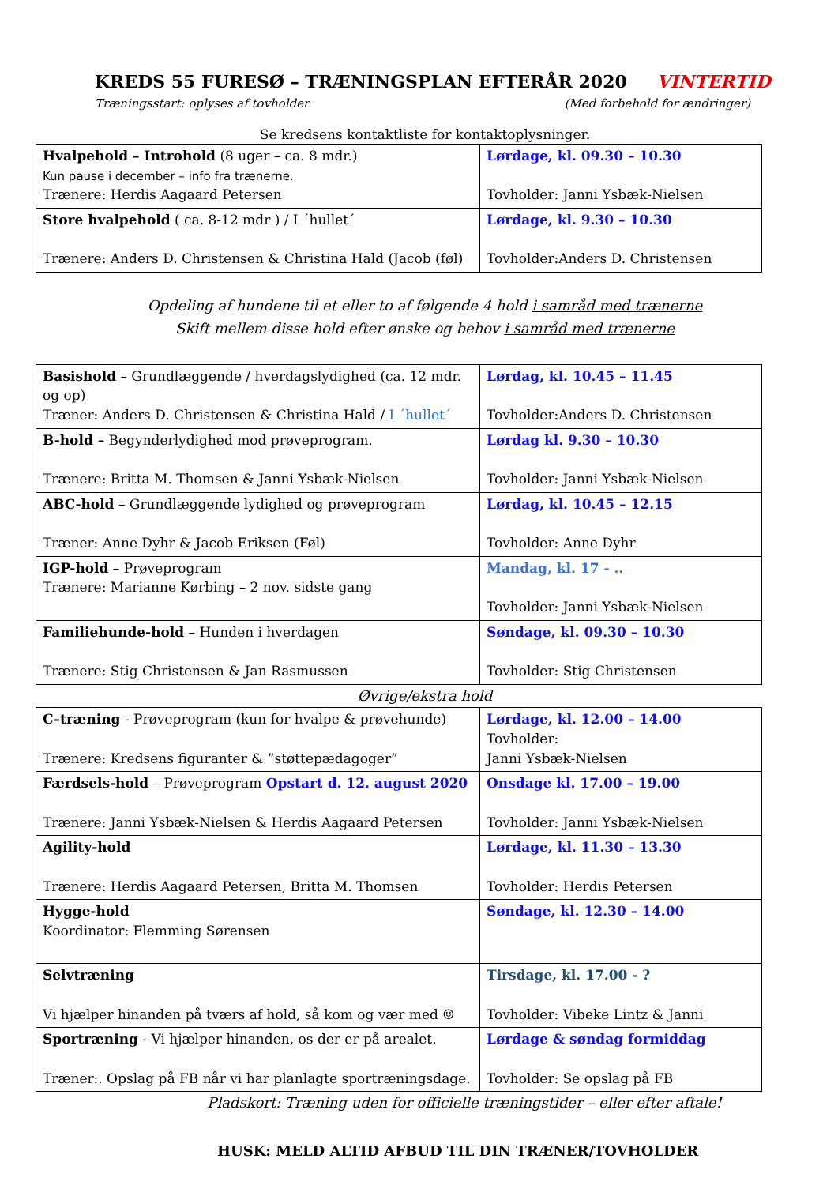KREDS 55 FURESØ – TRÆNINGSPLAN EFTERÅR 2020 VINTERTID
Træningsstart: oplyses af tovholder (Med forbehold for ændringer)
Se kredsens kontaktliste for kontaktoplysninger.
| Hvalpehold – Introhold (8 uger – ca. 8 mdr.) Kun pause i december – info fra trænerne. Trænere: Herdis Aagaard Petersen | Lørdage, kl. 09.30 – 10.30 Tovholder: Janni Ysbæk-Nielsen |
| Store hvalpehold ( ca. 8-12 mdr ) / I ´hullet´ Trænere: Anders D. Christensen & Christina Hald (Jacob (føl) | Lørdage, kl. 9.30 – 10.30 Tovholder:Anders D. Christensen |
Opdeling af hundene til et eller to af følgende 4 hold i samråd med trænerne
Skift mellem disse hold efter ønske og behov i samråd med trænerne
| Basishold – Grundlæggende / hverdagslydighed (ca. 12 mdr. og op) Træner: Anders D. Christensen & Christina Hald / I ´hullet´ | Lørdag, kl. 10.45 – 11.45 Tovholder:Anders D. Christensen |
| B-hold – Begynderlydighed mod prøveprogram. Trænere: Britta M. Thomsen & Janni Ysbæk-Nielsen | Lørdag kl. 9.30 – 10.30 Tovholder: Janni Ysbæk-Nielsen |
| ABC-hold – Grundlæggende lydighed og prøveprogram Træner: Anne Dyhr & Jacob Eriksen (Føl) | Lørdag, kl. 10.45 – 12.15 Tovholder: Anne Dyhr |
| IGP-hold – Prøveprogram Trænere: Marianne Kørbing – 2 nov. sidste gang | Mandag, kl. 17 - .. Tovholder: Janni Ysbæk-Nielsen |
| Familiehunde-hold – Hunden i hverdagen Trænere: Stig Christensen & Jan Rasmussen | Søndage, kl. 09.30 – 10.30 Tovholder: Stig Christensen |
Øvrige/ekstra hold
| C–træning - Prøveprogram (kun for hvalpe & prøvehunde) Trænere: Kredsens figuranter & ”støttepædagoger” | Lørdage, kl. 12.00 – 14.00 Tovholder: Janni Ysbæk-Nielsen |
| Færdsels-hold – Prøveprogram Opstart d. 12. august 2020 Trænere: Janni Ysbæk-Nielsen & Herdis Aagaard Petersen | Onsdage kl. 17.00 – 19.00 Tovholder: Janni Ysbæk-Nielsen |
| Agility-hold Trænere: Herdis Aagaard Petersen, Britta M. Thomsen | Lørdage, kl. 11.30 – 13.30 Tovholder: Herdis Petersen |
| Hygge-hold Koordinator: Flemming Sørensen | Søndage, kl. 12.30 – 14.00 |
| Selvtræning Vi hjælper hinanden på tværs af hold, så kom og vær med ☺ | Tirsdage, kl. 17.00 - ? Tovholder: Vibeke Lintz & Janni |
| Sportræning - Vi hjælper hinanden, os der er på arealet. Træner:. Opslag på FB når vi har planlagte sportræningsdage. | Lørdage & søndag formiddag Tovholder: Se opslag på FB |
Pladskort: Træning uden for officielle træningstider – eller efter aftale!
HUSK: MELD ALTID AFBUD TIL DIN TRÆNER/TOVHOLDER